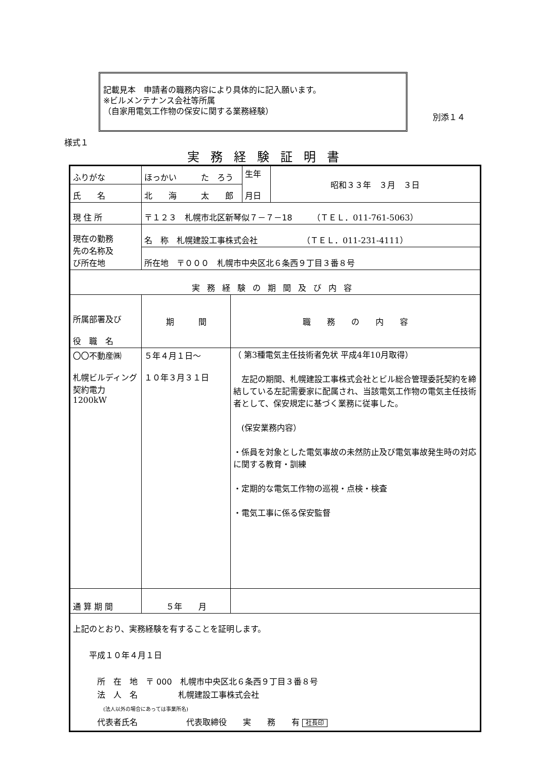記載見本　申請者の職務内容により具体的に記入願います。
※ビルメンテナンス会社等所属
（自家用電気工作物の保安に関する業務経験）
別添１４
様式１
実務経験証明書
| ふりがな | ほっかい た ろう | | 生年 月日 | 昭和３３年 ３月 ３日 |
| 氏 名 | 北 海 太 郎 | | | |
| 現 住 所 | 〒１２３ 札幌市北区新琴似７－７－18 （ＴＥＬ．011-761-5063） | | | |
| 現在の勤務 先の名称及 び所在地 | 名 称 札幌建設工事株式会社 （ＴＥＬ．011-231-4111） | | | |
| | 所在地 〒０００ 札幌市中央区北６条西９丁目３番８号 | | | |
| 実務経験の期間及び内容 | | | | |
| 所属部署及び 役 職 名 | 期 間 | 職 務 の 内 容 | | |
| 〇〇不動産㈱ 札幌ビルディング 契約電力1200kW | ５年４月１日～ １０年３月３１日 | （ 第3種電気主任技術者免状 平成4年10月取得） 左記の期間、 札幌建設工事株式会社 とビル総合管理委託契約を締結している左記需要家に配属され、当該電気工作物の電気主任技術者として、保安規定に基づく業務に従事した。 (保安業務内容） ・係員を対象とした電気事故の未然防止及び電気事故発生時の対応に関する教育・訓練 ・定期的な電気工作物の巡視・点検・検査 ・電気工事に係る保安監督 | | |
| 通 算 期 間 | ５年 月 | | | |
| 上記のとおり、実務経験を有することを証明します。 平成１０年４月１日 所 在 地 〒 000 札幌市中央区北６条西９丁目３番８号 法 人 名 札幌建設工事株式会社 (法人以外の場合にあっては事業所名) 代表者氏名 代表取締役 実 務 有 社長印 | | | | |